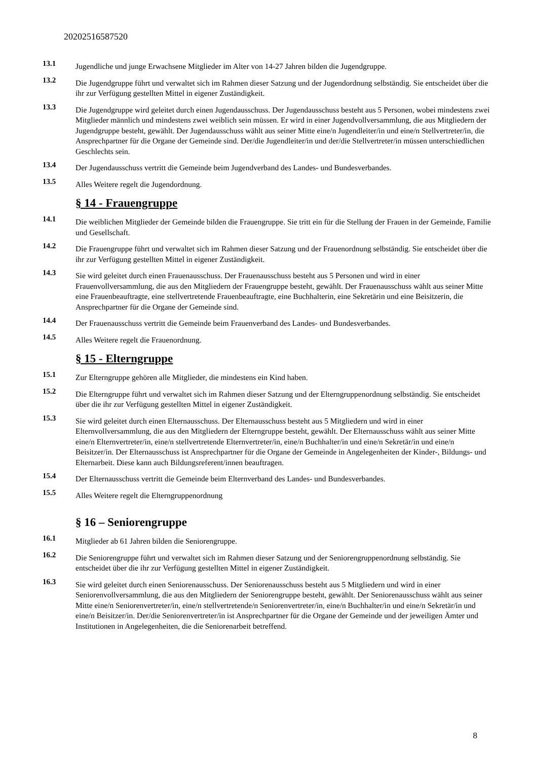20202516587520
13.1
Jugendliche und junge Erwachsene Mitglieder im Alter von 14-27 Jahren bilden die Jugendgruppe.
13.2
Die Jugendgruppe führt und verwaltet sich im Rahmen dieser Satzung und der Jugendordnung selbständig. Sie entscheidet über die ihr zur Verfügung gestellten Mittel in eigener Zuständigkeit.
13.3
Die Jugendgruppe wird geleitet durch einen Jugendausschuss. Der Jugendausschuss besteht aus 5 Personen, wobei mindestens zwei Mitglieder männlich und mindestens zwei weiblich sein müssen. Er wird in einer Jugendvollversammlung, die aus Mitgliedern der Jugendgruppe besteht, gewählt. Der Jugendausschuss wählt aus seiner Mitte eine/n Jugendleiter/in und eine/n Stellvertreter/in, die Ansprechpartner für die Organe der Gemeinde sind. Der/die Jugendleiter/in und der/die Stellvertreter/in müssen unterschiedlichen Geschlechts sein.
13.4
Der Jugendausschuss vertritt die Gemeinde beim Jugendverband des Landes- und Bundesverbandes.
13.5
Alles Weitere regelt die Jugendordnung.
§ 14 - Frauengruppe
14.1
Die weiblichen Mitglieder der Gemeinde bilden die Frauengruppe. Sie tritt ein für die Stellung der Frauen in der Gemeinde, Familie und Gesellschaft.
14.2
Die Frauengruppe führt und verwaltet sich im Rahmen dieser Satzung und der Frauenordnung selbständig. Sie entscheidet über die ihr zur Verfügung gestellten Mittel in eigener Zuständigkeit.
14.3
Sie wird geleitet durch einen Frauenausschuss. Der Frauenausschuss besteht aus 5 Personen und wird in einer Frauenvollversammlung, die aus den Mitgliedern der Frauengruppe besteht, gewählt. Der Frauenausschuss wählt aus seiner Mitte eine Frauenbeauftragte, eine stellvertretende Frauenbeauftragte, eine Buchhalterin, eine Sekretärin und eine Beisitzerin, die Ansprechpartner für die Organe der Gemeinde sind.
14.4
Der Frauenausschuss vertritt die Gemeinde beim Frauenverband des Landes- und Bundesverbandes.
14.5
Alles Weitere regelt die Frauenordnung.
§ 15 - Elterngruppe
15.1
Zur Elterngruppe gehören alle Mitglieder, die mindestens ein Kind haben.
15.2
Die Elterngruppe führt und verwaltet sich im Rahmen dieser Satzung und der Elterngruppenordnung selbständig. Sie entscheidet über die ihr zur Verfügung gestellten Mittel in eigener Zuständigkeit.
15.3
Sie wird geleitet durch einen Elternausschuss. Der Elternausschuss besteht aus 5 Mitgliedern und wird in einer Elternvollversammlung, die aus den Mitgliedern der Elterngruppe besteht, gewählt. Der Elternausschuss wählt aus seiner Mitte eine/n Elternvertreter/in, eine/n stellvertretende Elternvertreter/in, eine/n Buchhalter/in und eine/n Sekretär/in und eine/n Beisitzer/in. Der Elternausschuss ist Ansprechpartner für die Organe der Gemeinde in Angelegenheiten der Kinder-, Bildungs- und Elternarbeit. Diese kann auch Bildungsreferent/innen beauftragen.
15.4
Der Elternausschuss vertritt die Gemeinde beim Elternverband des Landes- und Bundesverbandes.
15.5
Alles Weitere regelt die Elterngruppenordnung
§ 16 – Seniorengruppe
16.1
Mitglieder ab 61 Jahren bilden die Seniorengruppe.
16.2
Die Seniorengruppe führt und verwaltet sich im Rahmen dieser Satzung und der Seniorengruppenordnung selbständig. Sie entscheidet über die ihr zur Verfügung gestellten Mittel in eigener Zuständigkeit.
16.3
Sie wird geleitet durch einen Seniorenausschuss. Der Seniorenausschuss besteht aus 5 Mitgliedern und wird in einer Seniorenvollversammlung, die aus den Mitgliedern der Seniorengruppe besteht, gewählt. Der Seniorenausschuss wählt aus seiner Mitte eine/n Seniorenvertreter/in, eine/n stellvertretende/n Seniorenvertreter/in, eine/n Buchhalter/in und eine/n Sekretär/in und eine/n Beisitzer/in. Der/die Seniorenvertreter/in ist Ansprechpartner für die Organe der Gemeinde und der jeweiligen Ämter und Institutionen in Angelegenheiten, die die Seniorenarbeit betreffend.
8